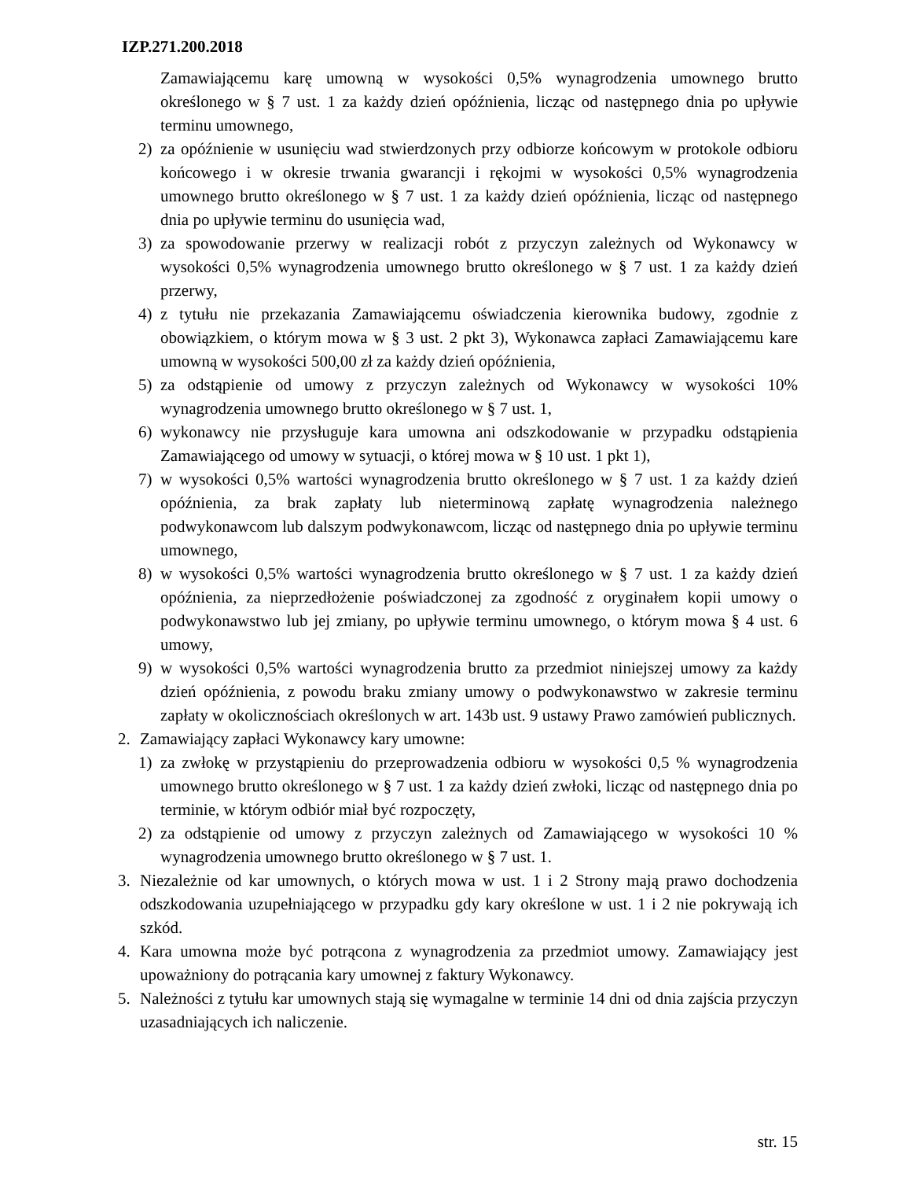IZP.271.200.2018
Zamawiającemu karę umowną w wysokości 0,5% wynagrodzenia umownego brutto określonego w § 7 ust. 1 za każdy dzień opóźnienia, licząc od następnego dnia po upływie terminu umownego,
2) za opóźnienie w usunięciu wad stwierdzonych przy odbiorze końcowym w protokole odbioru końcowego i w okresie trwania gwarancji i rękojmi w wysokości 0,5% wynagrodzenia umownego brutto określonego w § 7 ust. 1 za każdy dzień opóźnienia, licząc od następnego dnia po upływie terminu do usunięcia wad,
3) za spowodowanie przerwy w realizacji robót z przyczyn zależnych od Wykonawcy w wysokości 0,5% wynagrodzenia umownego brutto określonego w § 7 ust. 1 za każdy dzień przerwy,
4) z tytułu nie przekazania Zamawiającemu oświadczenia kierownika budowy, zgodnie z obowiązkiem, o którym mowa w § 3 ust. 2 pkt 3), Wykonawca zapłaci Zamawiającemu kare umowną w wysokości 500,00 zł za każdy dzień opóźnienia,
5) za odstąpienie od umowy z przyczyn zależnych od Wykonawcy w wysokości 10% wynagrodzenia umownego brutto określonego w § 7 ust. 1,
6) wykonawcy nie przysługuje kara umowna ani odszkodowanie w przypadku odstąpienia Zamawiającego od umowy w sytuacji, o której mowa w § 10 ust. 1 pkt 1),
7) w wysokości 0,5% wartości wynagrodzenia brutto określonego w § 7 ust. 1 za każdy dzień opóźnienia, za brak zapłaty lub nieterminową zapłatę wynagrodzenia należnego podwykonawcom lub dalszym podwykonawcom, licząc od następnego dnia po upływie terminu umownego,
8) w wysokości 0,5% wartości wynagrodzenia brutto określonego w § 7 ust. 1 za każdy dzień opóźnienia, za nieprzedłożenie poświadczonej za zgodność z oryginałem kopii umowy o podwykonawstwo lub jej zmiany, po upływie terminu umownego, o którym mowa § 4 ust. 6 umowy,
9) w wysokości 0,5% wartości wynagrodzenia brutto za przedmiot niniejszej umowy za każdy dzień opóźnienia, z powodu braku zmiany umowy o podwykonawstwo w zakresie terminu zapłaty w okolicznościach określonych w art. 143b ust. 9 ustawy Prawo zamówień publicznych.
2. Zamawiający zapłaci Wykonawcy kary umowne:
1) za zwłokę w przystąpieniu do przeprowadzenia odbioru w wysokości 0,5 % wynagrodzenia umownego brutto określonego w § 7 ust. 1 za każdy dzień zwłoki, licząc od następnego dnia po terminie, w którym odbiór miał być rozpoczęty,
2) za odstąpienie od umowy z przyczyn zależnych od Zamawiającego w wysokości 10 % wynagrodzenia umownego brutto określonego w § 7 ust. 1.
3. Niezależnie od kar umownych, o których mowa w ust. 1 i 2 Strony mają prawo dochodzenia odszkodowania uzupełniającego w przypadku gdy kary określone w ust. 1 i 2 nie pokrywają ich szkód.
4. Kara umowna może być potrącona z wynagrodzenia za przedmiot umowy. Zamawiający jest upoważniony do potrącania kary umownej z faktury Wykonawcy.
5. Należności z tytułu kar umownych stają się wymagalne w terminie 14 dni od dnia zajścia przyczyn uzasadniających ich naliczenie.
str. 15